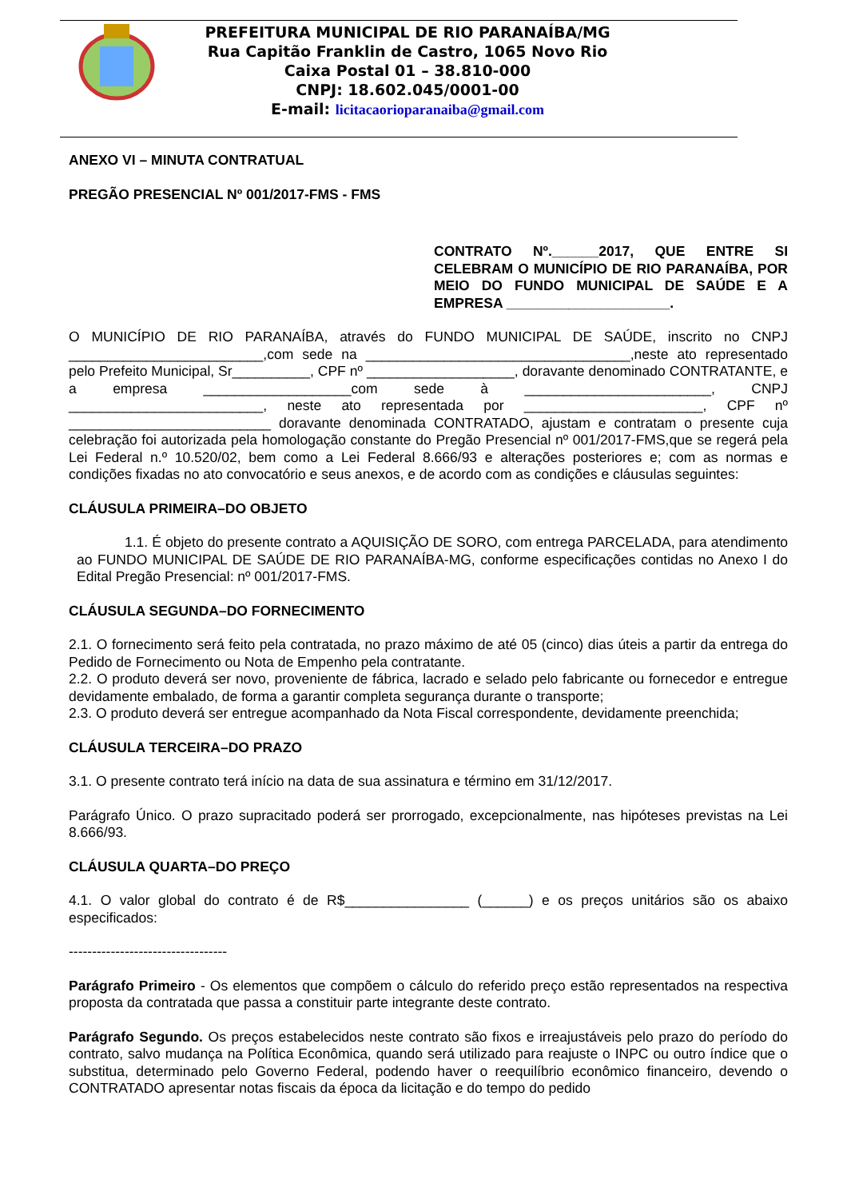PREFEITURA MUNICIPAL DE RIO PARANAÍBA/MG
Rua Capitão Franklin de Castro, 1065 Novo Rio
Caixa Postal 01 – 38.810-000
CNPJ: 18.602.045/0001-00
E-mail: licitacaorioparanaiba@gmail.com
ANEXO VI – MINUTA CONTRATUAL
PREGÃO PRESENCIAL Nº 001/2017-FMS - FMS
CONTRATO Nº.______2017, QUE ENTRE SI CELEBRAM O MUNICÍPIO DE RIO PARANAÍBA, POR MEIO DO FUNDO MUNICIPAL DE SAÚDE E A EMPRESA _____________________.
O MUNICÍPIO DE RIO PARANAÍBA, através do FUNDO MUNICIPAL DE SAÚDE, inscrito no CNPJ _________________________,com sede na __________________________________,neste ato representado pelo Prefeito Municipal, Sr__________, CPF nº ___________________, doravante denominado CONTRATANTE, e a empresa ___________________com sede à ________________________, CNPJ _________________________, neste ato representada por _______________________, CPF nº __________________________ doravante denominada CONTRATADO, ajustam e contratam o presente cuja celebração foi autorizada pela homologação constante do Pregão Presencial nº 001/2017-FMS,que se regerá pela Lei Federal n.º 10.520/02, bem como a Lei Federal 8.666/93 e alterações posteriores e; com as normas e condições fixadas no ato convocatório e seus anexos, e de acordo com as condições e cláusulas seguintes:
CLÁUSULA PRIMEIRA–DO OBJETO
1.1. É objeto do presente contrato a AQUISIÇÃO DE SORO, com entrega PARCELADA, para atendimento ao FUNDO MUNICIPAL DE SAÚDE DE RIO PARANAÍBA-MG, conforme especificações contidas no Anexo I do Edital Pregão Presencial: nº 001/2017-FMS.
CLÁUSULA SEGUNDA–DO FORNECIMENTO
2.1. O fornecimento será feito pela contratada, no prazo máximo de até 05 (cinco) dias úteis a partir da entrega do Pedido de Fornecimento ou Nota de Empenho pela contratante.
2.2. O produto deverá ser novo, proveniente de fábrica, lacrado e selado pelo fabricante ou fornecedor e entregue devidamente embalado, de forma a garantir completa segurança durante o transporte;
2.3. O produto deverá ser entregue acompanhado da Nota Fiscal correspondente, devidamente preenchida;
CLÁUSULA TERCEIRA–DO PRAZO
3.1. O presente contrato terá início na data de sua assinatura e término em 31/12/2017.
Parágrafo Único. O prazo supracitado poderá ser prorrogado, excepcionalmente, nas hipóteses previstas na Lei 8.666/93.
CLÁUSULA QUARTA–DO PREÇO
4.1. O valor global do contrato é de R$________________ (______) e os preços unitários são os abaixo especificados:
----------------------------------
Parágrafo Primeiro - Os elementos que compõem o cálculo do referido preço estão representados na respectiva proposta da contratada que passa a constituir parte integrante deste contrato.
Parágrafo Segundo. Os preços estabelecidos neste contrato são fixos e irreajustáveis pelo prazo do período do contrato, salvo mudança na Política Econômica, quando será utilizado para reajuste o INPC ou outro índice que o substitua, determinado pelo Governo Federal, podendo haver o reequilíbrio econômico financeiro, devendo o CONTRATADO apresentar notas fiscais da época da licitação e do tempo do pedido